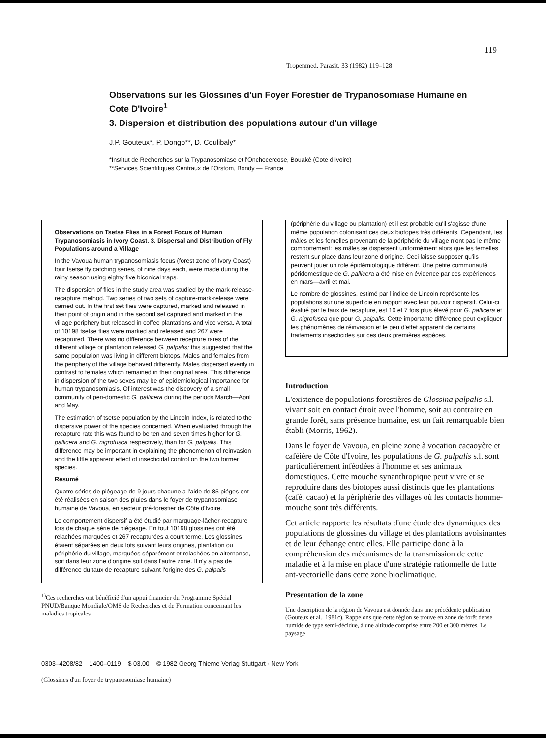119
Tropenmed. Parasit. 33 (1982) 119–128
Observations sur les Glossines d'un Foyer Forestier de Trypanosomiase Humaine en Cote D'Ivoire<sup>1</sup>
3. Dispersion et distribution des populations autour d'un village
J.P. Gouteux*, P. Dongo**, D. Coulibaly*
*Institut de Recherches sur la Trypanosomiase et l'Onchocercose, Bouaké (Cote d'Ivoire)
**Services Scientifiques Centraux de l'Orstom, Bondy — France
Observations on Tsetse Flies in a Forest Focus of Human Trypanosomiasis in Ivory Coast. 3. Dispersal and Distribution of Fly Populations around a Village
In the Vavoua human trypanosomiasis focus (forest zone of Ivory Coast) four tsetse fly catching series, of nine days each, were made during the rainy season using eighty five biconical traps.
The dispersion of flies in the study area was studied by the mark-release-recapture method. Two series of two sets of capture-mark-release were carried out. In the first set flies were captured, marked and released in their point of origin and in the second set captured and marked in the village periphery but released in coffee plantations and vice versa. A total of 10198 tsetse flies were marked and released and 267 were recaptured. There was no difference between recepture rates of the different village or plantation released G. palpalis; this suggested that the same population was living in different biotops. Males and females from the periphery of the village behaved differently. Males dispersed evenly in contrast to females which remained in their original area. This difference in dispersion of the two sexes may be of epidemiological importance for human trypanosomiasis. Of interest was the discovery of a small community of peri-domestic G. pallicera during the periods March—April and May.
The estimation of tsetse population by the Lincoln Index, is related to the dispersive power of the species concerned. When evaluated through the recapture rate this was found to be ten and seven times higher for G. pallicera and G. nigrofusca respectively, than for G. palpalis. This difference may be important in explaining the phenomenon of reinvasion and the little apparent effect of insecticidal control on the two former species.
Resumé
Quatre séries de piégeage de 9 jours chacune a l'aide de 85 piéges ont été réalisées en saison des pluies dans le foyer de trypanosomiase humaine de Vavoua, en secteur pré-forestier de Côte d'Ivoire.
Le comportement dispersif a été étudié par marquage-lâcher-recapture lors de chaque série de piégeage. En tout 10198 glossines ont été relachées marquées et 267 recapturées a court terme. Les glossines étaient séparées en deux lots suivant leurs origines, plantation ou périphérie du village, marquées séparément et relachées en alternance, soit dans leur zone d'origine soit dans l'autre zone. Il n'y a pas de différence du taux de recapture suivant l'origine des G. palpalis
<sup>1)</sup> Ces recherches ont bénéficié d'un appui financier du Programme Spécial PNUD/Banque Mondiale/OMS de Recherches et de Formation concernant les maladies tropicales
(périphérie du village ou plantation) et il est probable qu'il s'agisse d'une même population colonisant ces deux biotopes très différents. Cependant, les mâles et les femelles provenant de la périphérie du village n'ont pas le même comportement: les mâles se dispersent uniformément alors que les femelles restent sur place dans leur zone d'origine. Ceci laisse supposer qu'ils peuvent jouer un role épidémiologique différent. Une petite communauté péridomestique de G. pallicera a été mise en évidence par ces expériences en mars—avril et mai.
Le nombre de glossines, estimé par l'indice de Lincoln représente les populations sur une superficie en rapport avec leur pouvoir dispersif. Celui-ci évalué par le taux de recapture, est 10 et 7 fois plus élevé pour G. pallicera et G. nigrofusca que pour G. palpalis. Cette importante différence peut expliquer les phénomènes de réinvasion et le peu d'effet apparent de certains traitements insecticides sur ces deux premières espèces.
Introduction
L'existence de populations forestières de Glossina palpalis s.l. vivant soit en contact étroit avec l'homme, soit au contraire en grande forêt, sans présence humaine, est un fait remarquable bien établi (Morris, 1962).
Dans le foyer de Vavoua, en pleine zone à vocation cacaoyère et caféière de Côte d'Ivoire, les populations de G. palpalis s.l. sont particulièrement inféodées à l'homme et ses animaux domestiques. Cette mouche synanthropique peut vivre et se reproduire dans des biotopes aussi distincts que les plantations (café, cacao) et la périphérie des villages où les contacts homme-mouche sont très différents.
Cet article rapporte les résultats d'une étude des dynamiques des populations de glossines du village et des plantations avoisinantes et de leur échange entre elles. Elle participe donc à la compréhension des mécanismes de la transmission de cette maladie et à la mise en place d'une stratégie rationnelle de lutte ant-vectorielle dans cette zone bioclimatique.
Presentation de la zone
Une description de la région de Vavoua est donnée dans une précédente publication (Gouteux et al., 1981c). Rappelons que cette région se trouve en zone de forêt dense humide de type semi-décidue, à une altitude comprise entre 200 et 300 mètres. Le paysage
0303–4208/82 1400–0119 $ 03.00 © 1982 Georg Thieme Verlag Stuttgart · New York
(Glossines d'un foyer de trypanosomiase humaine)